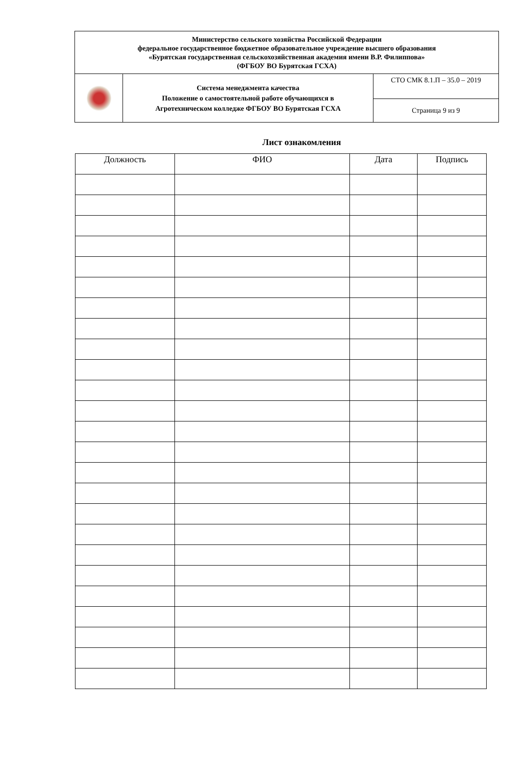| Министерство сельского хозяйства Российской Федерации федеральное государственное бюджетное образовательное учреждение высшего образования «Бурятская государственная сельскохозяйственная академия имени В.Р. Филиппова» (ФГБОУ ВО Бурятская ГСХА) | | |
| | Система менеджмента качества Положение о самостоятельной работе обучающихся в Агротехническом колледже ФГБОУ ВО Бурятская ГСХА | СТО СМК 8.1.П – 35.0 – 2019 |
| | | Страница 9 из 9 |
Лист ознакомления
| Должность | ФИО | Дата | Подпись |
| --- | --- | --- | --- |